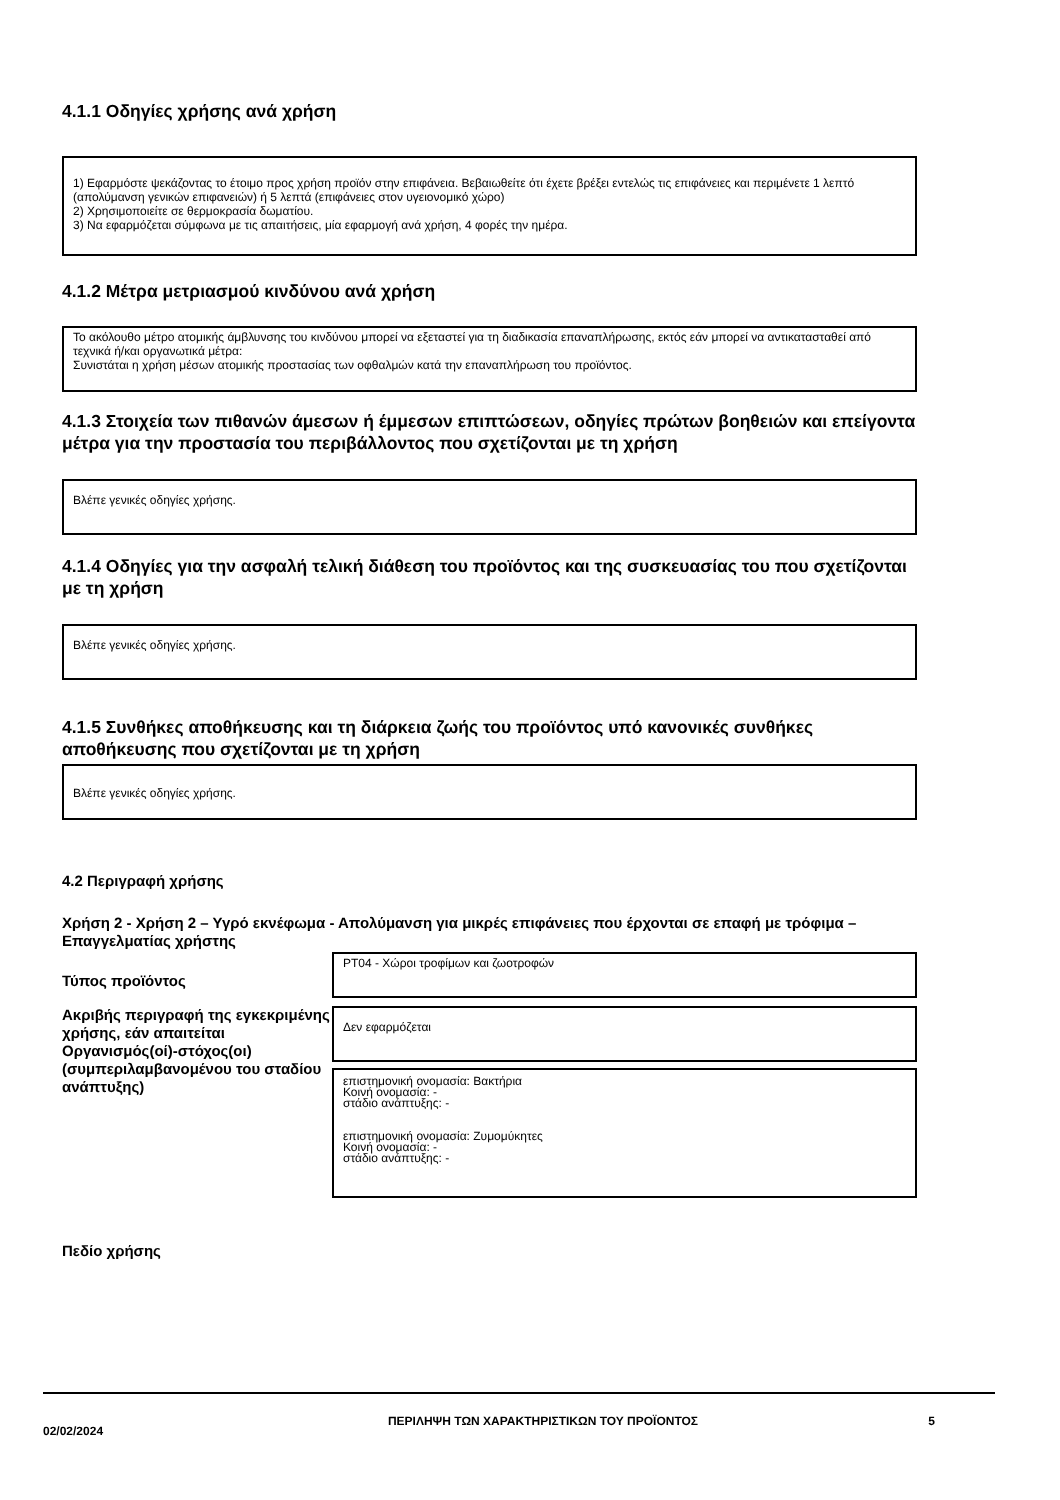4.1.1 Οδηγίες χρήσης ανά χρήση
1) Εφαρμόστε ψεκάζοντας το έτοιμο προς χρήση προϊόν στην επιφάνεια. Βεβαιωθείτε ότι έχετε βρέξει εντελώς τις επιφάνειες και περιμένετε 1 λεπτό (απολύμανση γενικών επιφανειών) ή 5 λεπτά (επιφάνειες στον υγειονομικό χώρο)
2) Χρησιμοποιείτε σε θερμοκρασία δωματίου.
3) Να εφαρμόζεται σύμφωνα με τις απαιτήσεις, μία εφαρμογή ανά χρήση, 4 φορές την ημέρα.
4.1.2 Μέτρα μετριασμού κινδύνου ανά χρήση
Το ακόλουθο μέτρο ατομικής άμβλυνσης του κινδύνου μπορεί να εξεταστεί για τη διαδικασία επαναπλήρωσης, εκτός εάν μπορεί να αντικατασταθεί από τεχνικά ή/και οργανωτικά μέτρα:
Συνιστάται η χρήση μέσων ατομικής προστασίας των οφθαλμών κατά την επαναπλήρωση του προϊόντος.
4.1.3 Στοιχεία των πιθανών άμεσων ή έμμεσων επιπτώσεων, οδηγίες πρώτων βοηθειών και επείγοντα μέτρα για την προστασία του περιβάλλοντος που σχετίζονται με τη χρήση
Βλέπε γενικές οδηγίες χρήσης.
4.1.4 Οδηγίες για την ασφαλή τελική διάθεση του προϊόντος και της συσκευασίας του που σχετίζονται με τη χρήση
Βλέπε γενικές οδηγίες χρήσης.
4.1.5 Συνθήκες αποθήκευσης και τη διάρκεια ζωής του προϊόντος υπό κανονικές συνθήκες αποθήκευσης που σχετίζονται με τη χρήση
Βλέπε γενικές οδηγίες χρήσης.
4.2 Περιγραφή χρήσης
Χρήση 2 - Χρήση 2 – Υγρό εκνέφωμα - Απολύμανση για μικρές επιφάνειες που έρχονται σε επαφή με τρόφιμα – Επαγγελματίας χρήστης
Τύπος προϊόντος
PT04 - Χώροι τροφίμων και ζωοτροφών
Ακριβής περιγραφή της εγκεκριμένης χρήσης, εάν απαιτείται
Οργανισμός(οί)-στόχος(οι) (συμπεριλαμβανομένου του σταδίου ανάπτυξης)
Δεν εφαρμόζεται
επιστημονική ονομασία: Βακτήρια
Κοινή ονομασία: -
στάδιο ανάπτυξης: -
επιστημονική ονομασία: Ζυμομύκητες
Κοινή ονομασία: -
στάδιο ανάπτυξης: -
Πεδίο χρήσης
02/02/2024
ΠΕΡΙΛΗΨΗ ΤΩΝ ΧΑΡΑΚΤΗΡΙΣΤΙΚΩΝ ΤΟΥ ΠΡΟΪΟΝΤΟΣ 5